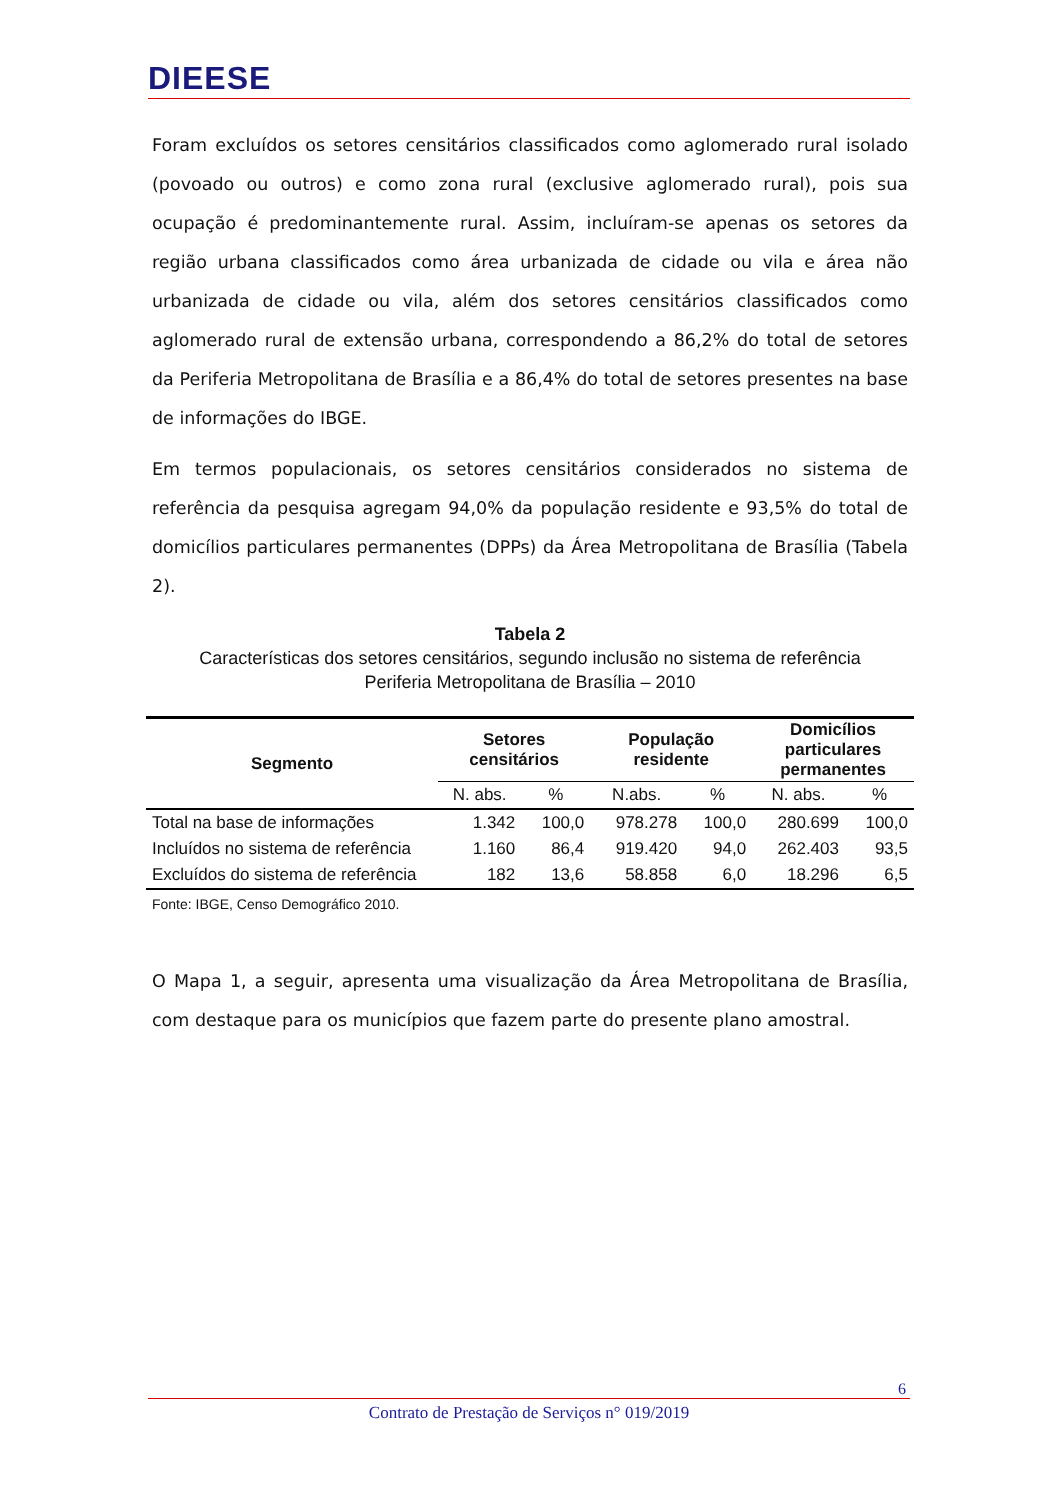DIEESE
Foram excluídos os setores censitários classificados como aglomerado rural isolado (povoado ou outros) e como zona rural (exclusive aglomerado rural), pois sua ocupação é predominantemente rural. Assim, incluíram-se apenas os setores da região urbana classificados como área urbanizada de cidade ou vila e área não urbanizada de cidade ou vila, além dos setores censitários classificados como aglomerado rural de extensão urbana, correspondendo a 86,2% do total de setores da Periferia Metropolitana de Brasília e a 86,4% do total de setores presentes na base de informações do IBGE.
Em termos populacionais, os setores censitários considerados no sistema de referência da pesquisa agregam 94,0% da população residente e 93,5% do total de domicílios particulares permanentes (DPPs) da Área Metropolitana de Brasília (Tabela 2).
Tabela 2
Características dos setores censitários, segundo inclusão no sistema de referência
Periferia Metropolitana de Brasília – 2010
| Segmento | Setores censitários | | População residente | | Domicílios particulares permanentes | |
| --- | --- | --- | --- | --- | --- | --- |
| | N. abs. | % | N.abs. | % | N. abs. | % |
| Total na base de informações | 1.342 | 100,0 | 978.278 | 100,0 | 280.699 | 100,0 |
| Incluídos no sistema de referência | 1.160 | 86,4 | 919.420 | 94,0 | 262.403 | 93,5 |
| Excluídos do sistema de referência | 182 | 13,6 | 58.858 | 6,0 | 18.296 | 6,5 |
Fonte: IBGE, Censo Demográfico 2010.
O Mapa 1, a seguir, apresenta uma visualização da Área Metropolitana de Brasília, com destaque para os municípios que fazem parte do presente plano amostral.
6
Contrato de Prestação de Serviços n° 019/2019